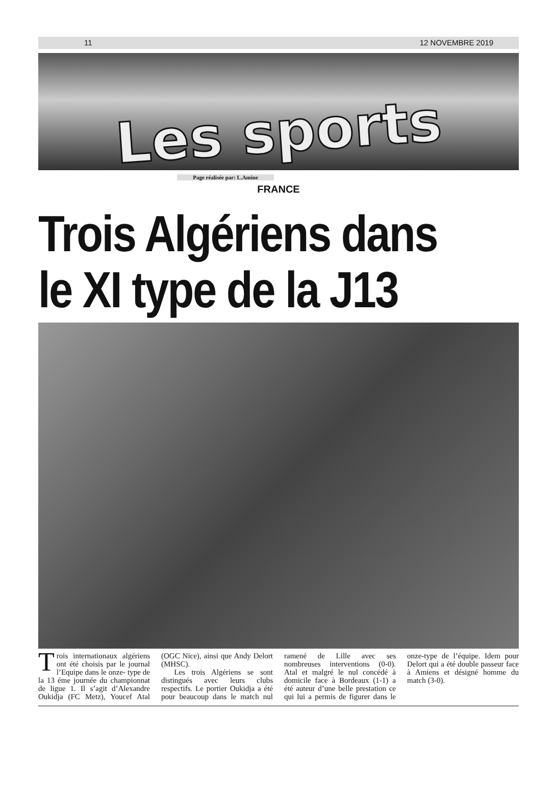11 12 NOVEMBRE 2019
Les sports
Page réalisée par: L.Amine
FRANCE
Trois Algériens dans le XI type de la J13
Trois internationaux algériens ont été choisis par le journal l’Equipe dans le onze- type de la 13 éme journée du championnat de ligue 1. Il s’agit d’Alexandre Oukidja (FC Metz), Youcef Atal (OGC Nice), ainsi que Andy Delort (MHSC).
Les trois Algériens se sont distingués avec leurs clubs respectifs. Le portier Oukidja a été pour beaucoup dans le match nul ramené de Lille avec ses nombreuses interventions (0-0). Atal et malgré le nul concédé à domicile face à Bordeaux (1-1) a été auteur d’une belle prestation ce qui lui a permis de figurer dans le onze-type de l’équipe. Idem pour Delort qui a été double passeur face à Amiens et désigné homme du match (3-0).